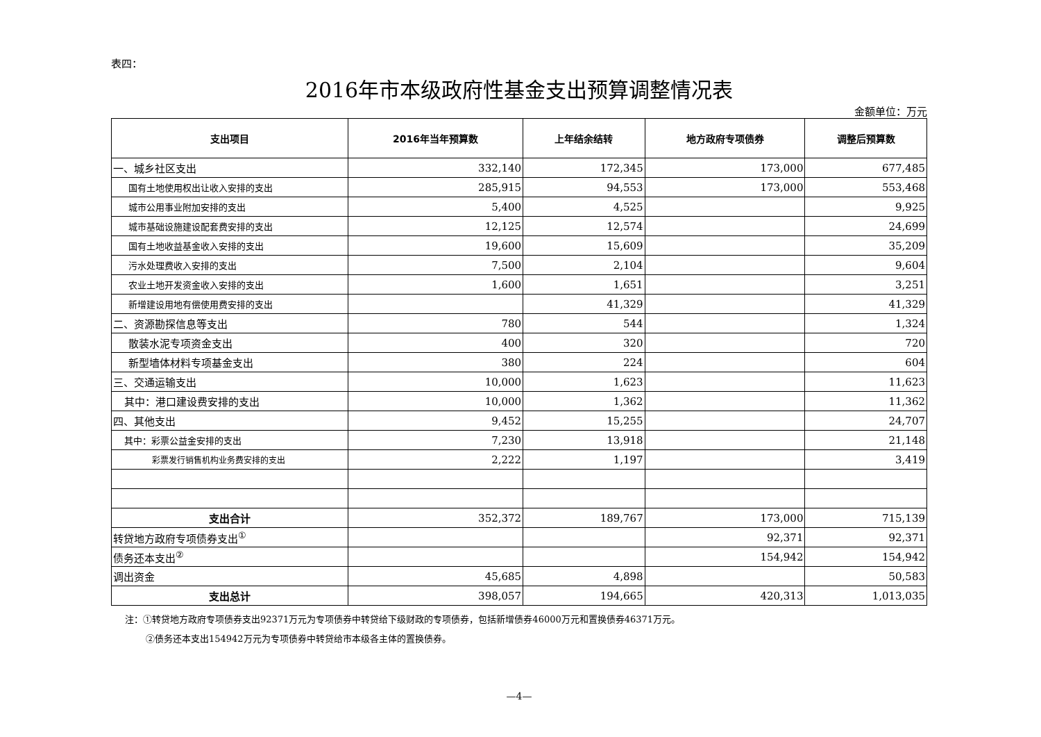表四：
2016年市本级政府性基金支出预算调整情况表
金额单位：万元
| 支出项目 | 2016年当年预算数 | 上年结余结转 | 地方政府专项债券 | 调整后预算数 |
| --- | --- | --- | --- | --- |
| 一、城乡社区支出 | 332,140 | 172,345 | 173,000 | 677,485 |
| 国有土地使用权出让收入安排的支出 | 285,915 | 94,553 | 173,000 | 553,468 |
| 城市公用事业附加安排的支出 | 5,400 | 4,525 | | 9,925 |
| 城市基础设施建设配套费安排的支出 | 12,125 | 12,574 | | 24,699 |
| 国有土地收益基金收入安排的支出 | 19,600 | 15,609 | | 35,209 |
| 污水处理费收入安排的支出 | 7,500 | 2,104 | | 9,604 |
| 农业土地开发资金收入安排的支出 | 1,600 | 1,651 | | 3,251 |
| 新增建设用地有偿使用费安排的支出 | | 41,329 | | 41,329 |
| 二、资源勘探信息等支出 | 780 | 544 | | 1,324 |
| 散装水泥专项资金支出 | 400 | 320 | | 720 |
| 新型墙体材料专项基金支出 | 380 | 224 | | 604 |
| 三、交通运输支出 | 10,000 | 1,623 | | 11,623 |
| 其中：港口建设费安排的支出 | 10,000 | 1,362 | | 11,362 |
| 四、其他支出 | 9,452 | 15,255 | | 24,707 |
| 其中：彩票公益金安排的支出 | 7,230 | 13,918 | | 21,148 |
| 彩票发行销售机构业务费安排的支出 | 2,222 | 1,197 | | 3,419 |
| 支出合计 | 352,372 | 189,767 | 173,000 | 715,139 |
| 转贷地方政府专项债券支出<sup>①</sup> | | | 92,371 | 92,371 |
| 债务还本支出<sup>②</sup> | | | 154,942 | 154,942 |
| 调出资金 | 45,685 | 4,898 | | 50,583 |
| 支出总计 | 398,057 | 194,665 | 420,313 | 1,013,035 |
注：①转贷地方政府专项债券支出92371万元为专项债券中转贷给下级财政的专项债券，包括新增债券46000万元和置换债券46371万元。
②债务还本支出154942万元为专项债券中转贷给市本级各主体的置换债券。
—4—